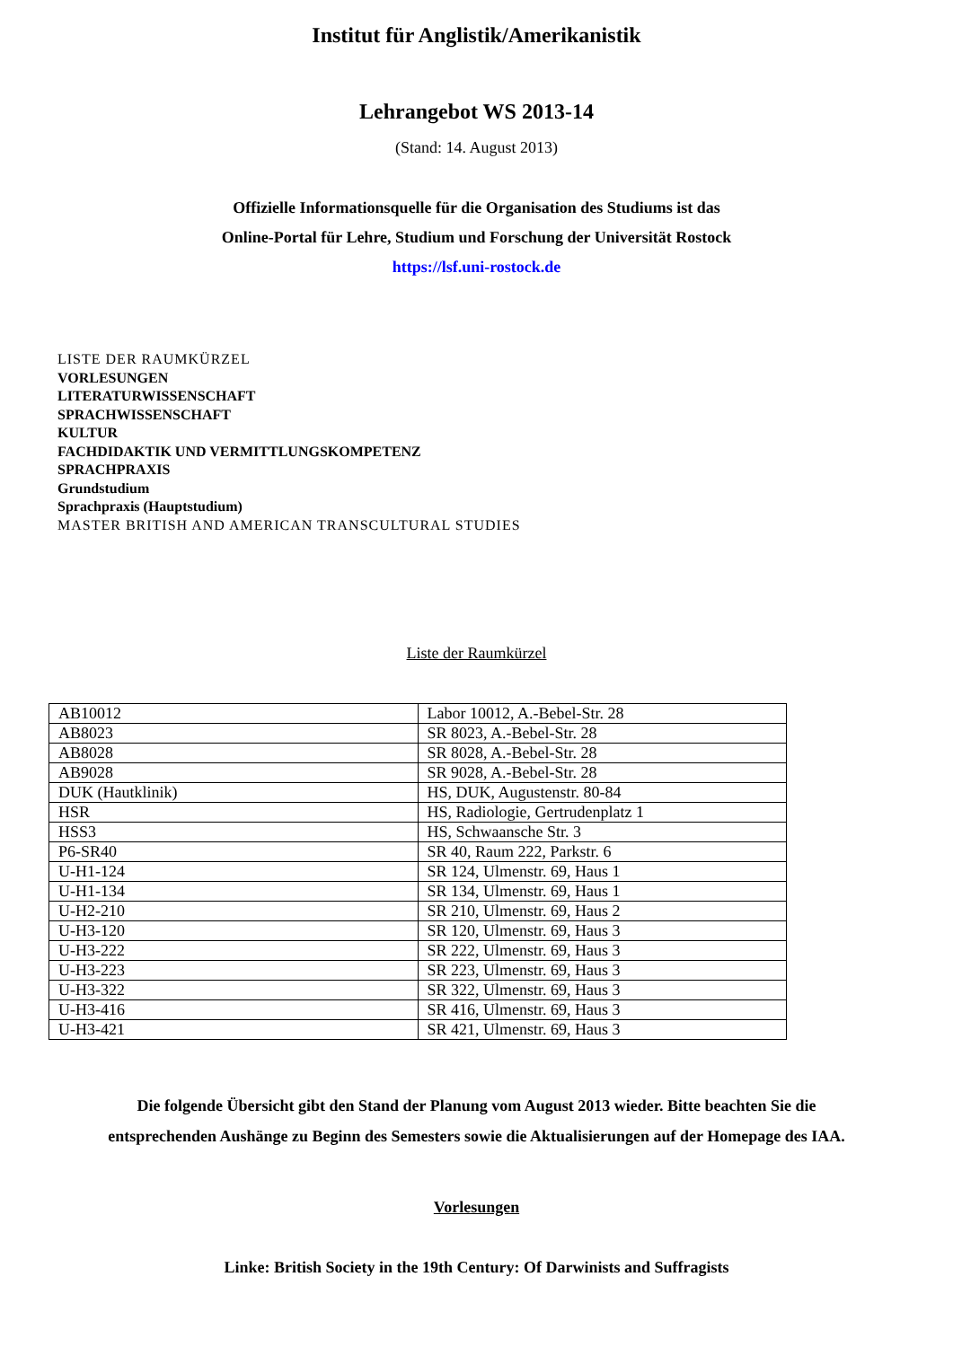Institut für Anglistik/Amerikanistik
Lehrangebot WS 2013-14
(Stand: 14. August 2013)
Offizielle Informationsquelle für die Organisation des Studiums ist das
Online-Portal für Lehre, Studium und Forschung der Universität Rostock
https://lsf.uni-rostock.de
LISTE DER RAUMKÜRZEL
VORLESUNGEN
LITERATURWISSENSCHAFT
SPRACHWISSENSCHAFT
KULTUR
FACHDIDAKTIK UND VERMITTLUNGSKOMPETENZ
SPRACHPRAXIS
Grundstudium
Sprachpraxis (Hauptstudium)
MASTER BRITISH AND AMERICAN TRANSCULTURAL STUDIES
Liste der Raumkürzel
| AB10012 | Labor 10012, A.-Bebel-Str. 28 |
| AB8023 | SR 8023, A.-Bebel-Str. 28 |
| AB8028 | SR 8028, A.-Bebel-Str. 28 |
| AB9028 | SR 9028, A.-Bebel-Str. 28 |
| DUK (Hautklinik) | HS, DUK, Augustenstr. 80-84 |
| HSR | HS, Radiologie, Gertrudenplatz 1 |
| HSS3 | HS, Schwaansche Str. 3 |
| P6-SR40 | SR 40, Raum 222, Parkstr. 6 |
| U-H1-124 | SR 124, Ulmenstr. 69, Haus 1 |
| U-H1-134 | SR 134, Ulmenstr. 69, Haus 1 |
| U-H2-210 | SR 210, Ulmenstr. 69, Haus 2 |
| U-H3-120 | SR 120, Ulmenstr. 69, Haus 3 |
| U-H3-222 | SR 222, Ulmenstr. 69, Haus 3 |
| U-H3-223 | SR 223, Ulmenstr. 69, Haus 3 |
| U-H3-322 | SR 322, Ulmenstr. 69, Haus 3 |
| U-H3-416 | SR 416, Ulmenstr. 69, Haus 3 |
| U-H3-421 | SR 421, Ulmenstr. 69, Haus 3 |
Die folgende Übersicht gibt den Stand der Planung vom August 2013 wieder. Bitte beachten Sie die
entsprechenden Aushänge zu Beginn des Semesters sowie die Aktualisierungen auf der Homepage des IAA.
Vorlesungen
Linke: British Society in the 19th Century: Of Darwinists and Suffragists